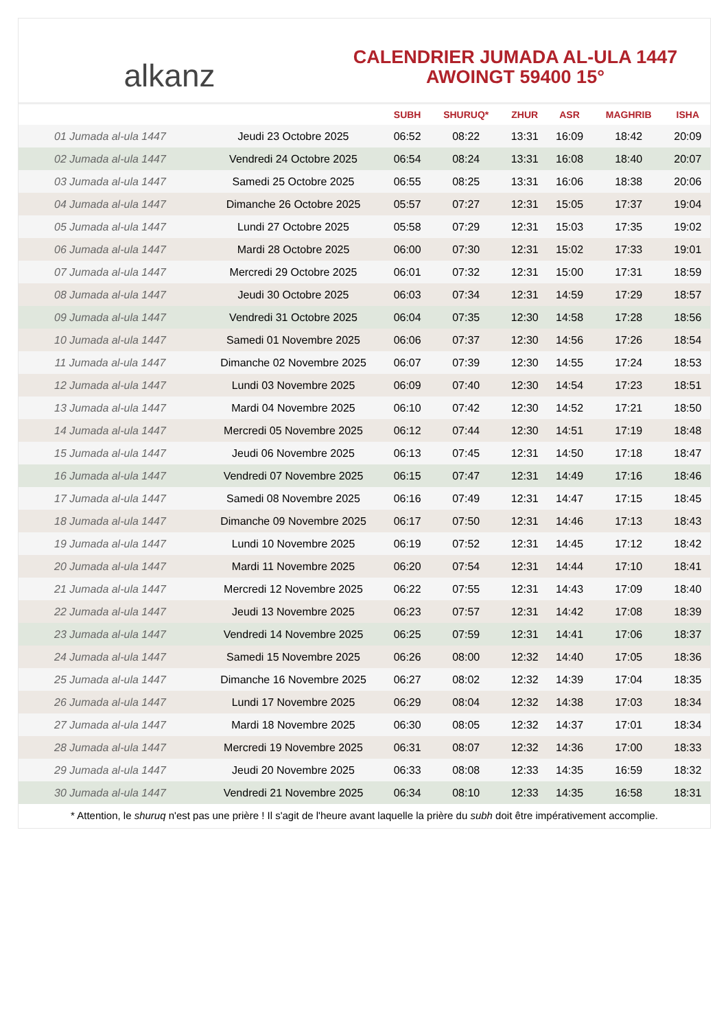alkanz
CALENDRIER JUMADA AL-ULA 1447
AWOINGT 59400 15°
| | | SUBH | SHURUQ* | ZHUR | ASR | MAGHRIB | ISHA |
| --- | --- | --- | --- | --- | --- | --- | --- |
| 01 Jumada al-ula 1447 | Jeudi 23 Octobre 2025 | 06:52 | 08:22 | 13:31 | 16:09 | 18:42 | 20:09 |
| 02 Jumada al-ula 1447 | Vendredi 24 Octobre 2025 | 06:54 | 08:24 | 13:31 | 16:08 | 18:40 | 20:07 |
| 03 Jumada al-ula 1447 | Samedi 25 Octobre 2025 | 06:55 | 08:25 | 13:31 | 16:06 | 18:38 | 20:06 |
| 04 Jumada al-ula 1447 | Dimanche 26 Octobre 2025 | 05:57 | 07:27 | 12:31 | 15:05 | 17:37 | 19:04 |
| 05 Jumada al-ula 1447 | Lundi 27 Octobre 2025 | 05:58 | 07:29 | 12:31 | 15:03 | 17:35 | 19:02 |
| 06 Jumada al-ula 1447 | Mardi 28 Octobre 2025 | 06:00 | 07:30 | 12:31 | 15:02 | 17:33 | 19:01 |
| 07 Jumada al-ula 1447 | Mercredi 29 Octobre 2025 | 06:01 | 07:32 | 12:31 | 15:00 | 17:31 | 18:59 |
| 08 Jumada al-ula 1447 | Jeudi 30 Octobre 2025 | 06:03 | 07:34 | 12:31 | 14:59 | 17:29 | 18:57 |
| 09 Jumada al-ula 1447 | Vendredi 31 Octobre 2025 | 06:04 | 07:35 | 12:30 | 14:58 | 17:28 | 18:56 |
| 10 Jumada al-ula 1447 | Samedi 01 Novembre 2025 | 06:06 | 07:37 | 12:30 | 14:56 | 17:26 | 18:54 |
| 11 Jumada al-ula 1447 | Dimanche 02 Novembre 2025 | 06:07 | 07:39 | 12:30 | 14:55 | 17:24 | 18:53 |
| 12 Jumada al-ula 1447 | Lundi 03 Novembre 2025 | 06:09 | 07:40 | 12:30 | 14:54 | 17:23 | 18:51 |
| 13 Jumada al-ula 1447 | Mardi 04 Novembre 2025 | 06:10 | 07:42 | 12:30 | 14:52 | 17:21 | 18:50 |
| 14 Jumada al-ula 1447 | Mercredi 05 Novembre 2025 | 06:12 | 07:44 | 12:30 | 14:51 | 17:19 | 18:48 |
| 15 Jumada al-ula 1447 | Jeudi 06 Novembre 2025 | 06:13 | 07:45 | 12:31 | 14:50 | 17:18 | 18:47 |
| 16 Jumada al-ula 1447 | Vendredi 07 Novembre 2025 | 06:15 | 07:47 | 12:31 | 14:49 | 17:16 | 18:46 |
| 17 Jumada al-ula 1447 | Samedi 08 Novembre 2025 | 06:16 | 07:49 | 12:31 | 14:47 | 17:15 | 18:45 |
| 18 Jumada al-ula 1447 | Dimanche 09 Novembre 2025 | 06:17 | 07:50 | 12:31 | 14:46 | 17:13 | 18:43 |
| 19 Jumada al-ula 1447 | Lundi 10 Novembre 2025 | 06:19 | 07:52 | 12:31 | 14:45 | 17:12 | 18:42 |
| 20 Jumada al-ula 1447 | Mardi 11 Novembre 2025 | 06:20 | 07:54 | 12:31 | 14:44 | 17:10 | 18:41 |
| 21 Jumada al-ula 1447 | Mercredi 12 Novembre 2025 | 06:22 | 07:55 | 12:31 | 14:43 | 17:09 | 18:40 |
| 22 Jumada al-ula 1447 | Jeudi 13 Novembre 2025 | 06:23 | 07:57 | 12:31 | 14:42 | 17:08 | 18:39 |
| 23 Jumada al-ula 1447 | Vendredi 14 Novembre 2025 | 06:25 | 07:59 | 12:31 | 14:41 | 17:06 | 18:37 |
| 24 Jumada al-ula 1447 | Samedi 15 Novembre 2025 | 06:26 | 08:00 | 12:32 | 14:40 | 17:05 | 18:36 |
| 25 Jumada al-ula 1447 | Dimanche 16 Novembre 2025 | 06:27 | 08:02 | 12:32 | 14:39 | 17:04 | 18:35 |
| 26 Jumada al-ula 1447 | Lundi 17 Novembre 2025 | 06:29 | 08:04 | 12:32 | 14:38 | 17:03 | 18:34 |
| 27 Jumada al-ula 1447 | Mardi 18 Novembre 2025 | 06:30 | 08:05 | 12:32 | 14:37 | 17:01 | 18:34 |
| 28 Jumada al-ula 1447 | Mercredi 19 Novembre 2025 | 06:31 | 08:07 | 12:32 | 14:36 | 17:00 | 18:33 |
| 29 Jumada al-ula 1447 | Jeudi 20 Novembre 2025 | 06:33 | 08:08 | 12:33 | 14:35 | 16:59 | 18:32 |
| 30 Jumada al-ula 1447 | Vendredi 21 Novembre 2025 | 06:34 | 08:10 | 12:33 | 14:35 | 16:58 | 18:31 |
* Attention, le shuruq n'est pas une prière ! Il s'agit de l'heure avant laquelle la prière du subh doit être impérativement accomplie.